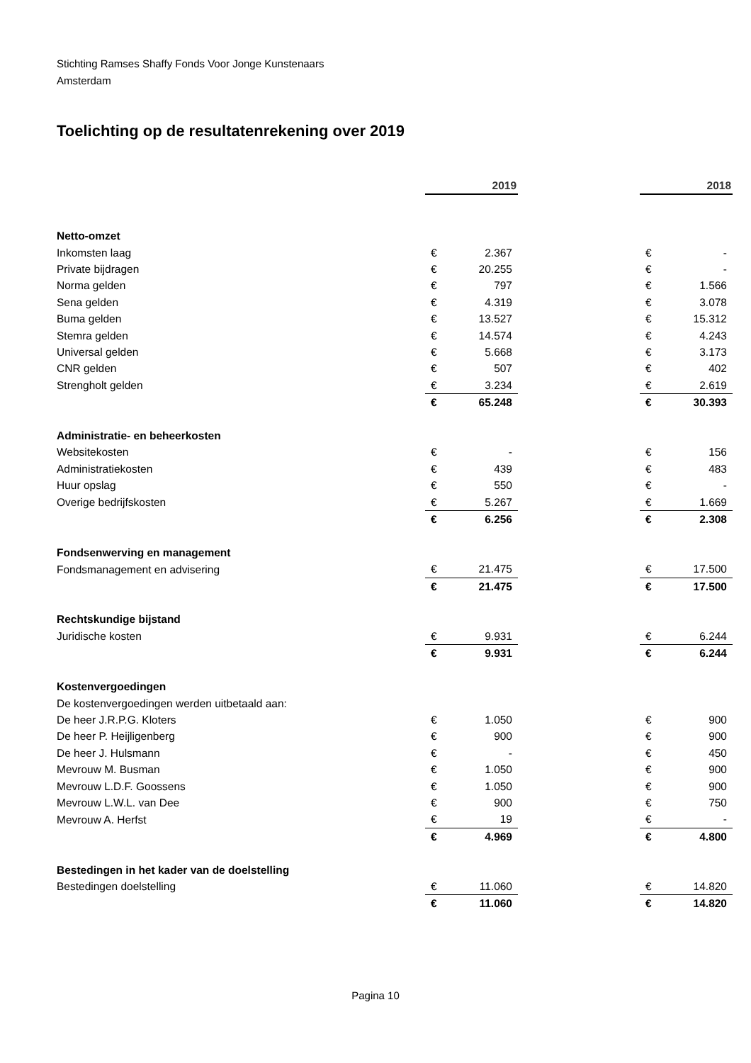Stichting Ramses Shaffy Fonds Voor Jonge Kunstenaars
Amsterdam
Toelichting op de resultatenrekening over 2019
| | 2019 | | | 2018 | |
| Netto-omzet | | | | | |
| Inkomsten laag | € | 2.367 | | € | - |
| Private bijdragen | € | 20.255 | | € | - |
| Norma gelden | € | 797 | | € | 1.566 |
| Sena gelden | € | 4.319 | | € | 3.078 |
| Buma gelden | € | 13.527 | | € | 15.312 |
| Stemra gelden | € | 14.574 | | € | 4.243 |
| Universal gelden | € | 5.668 | | € | 3.173 |
| CNR gelden | € | 507 | | € | 402 |
| Strengholt gelden | € | 3.234 | | € | 2.619 |
| | € | 65.248 | | € | 30.393 |
| Administratie- en beheerkosten | | | | | |
| Websitekosten | € | - | | € | 156 |
| Administratiekosten | € | 439 | | € | 483 |
| Huur opslag | € | 550 | | € | - |
| Overige bedrijfskosten | € | 5.267 | | € | 1.669 |
| | € | 6.256 | | € | 2.308 |
| Fondsenwerving en management | | | | | |
| Fondsmanagement en advisering | € | 21.475 | | € | 17.500 |
| | € | 21.475 | | € | 17.500 |
| Rechtskundige bijstand | | | | | |
| Juridische kosten | € | 9.931 | | € | 6.244 |
| | € | 9.931 | | € | 6.244 |
| Kostenvergoedingen | | | | | |
| De kostenvergoedingen werden uitbetaald aan: | | | | | |
| De heer J.R.P.G. Kloters | € | 1.050 | | € | 900 |
| De heer P. Heijligenberg | € | 900 | | € | 900 |
| De heer J. Hulsmann | € | - | | € | 450 |
| Mevrouw M. Busman | € | 1.050 | | € | 900 |
| Mevrouw L.D.F. Goossens | € | 1.050 | | € | 900 |
| Mevrouw L.W.L. van Dee | € | 900 | | € | 750 |
| Mevrouw A. Herfst | € | 19 | | € | - |
| | € | 4.969 | | € | 4.800 |
| Bestedingen in het kader van de doelstelling | | | | | |
| Bestedingen doelstelling | € | 11.060 | | € | 14.820 |
| | € | 11.060 | | € | 14.820 |
Pagina 10